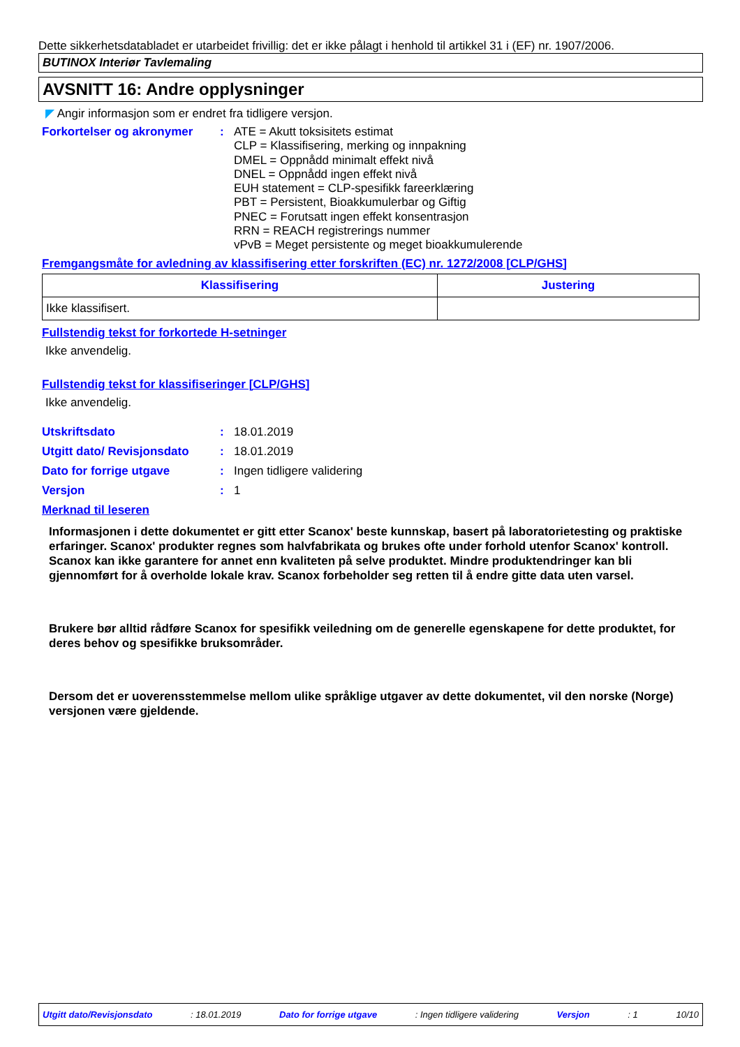Dette sikkerhetsdatabladet er utarbeidet frivillig: det er ikke pålagt i henhold til artikkel 31 i (EF) nr. 1907/2006.
BUTINOX Interiør Tavlemaling
AVSNITT 16: Andre opplysninger
◤ Angir informasjon som er endret fra tidligere versjon.
Forkortelser og akronymer :
ATE = Akutt toksisitets estimat
CLP = Klassifisering, merking og innpakning
DMEL = Oppnådd minimalt effekt nivå
DNEL = Oppnådd ingen effekt nivå
EUH statement = CLP-spesifikk fareerklæring
PBT = Persistent, Bioakkumulerbar og Giftig
PNEC = Forutsatt ingen effekt konsentrasjon
RRN = REACH registrerings nummer
vPvB = Meget persistente og meget bioakkumulerende
Fremgangsmåte for avledning av klassifisering etter forskriften (EC) nr. 1272/2008 [CLP/GHS]
| Klassifisering | Justering |
| --- | --- |
| Ikke klassifisert. | |
Fullstendig tekst for forkortede H-setninger
Ikke anvendelig.
Fullstendig tekst for klassifiseringer [CLP/GHS]
Ikke anvendelig.
Utskriftsdato : 18.01.2019
Utgitt dato/ Revisjonsdato
: 18.01.2019
Dato for forrige utgave : Ingen tidligere validering
Versjon : 1
Merknad til leseren
Informasjonen i dette dokumentet er gitt etter Scanox' beste kunnskap, basert på laboratorietesting og praktiske erfaringer. Scanox' produkter regnes som halvfabrikata og brukes ofte under forhold utenfor Scanox' kontroll. Scanox kan ikke garantere for annet enn kvaliteten på selve produktet. Mindre produktendringer kan bli gjennomført for å overholde lokale krav. Scanox forbeholder seg retten til å endre gitte data uten varsel.
Brukere bør alltid rådføre Scanox for spesifikk veiledning om de generelle egenskapene for dette produktet, for deres behov og spesifikke bruksområder.
Dersom det er uoverensstemmelse mellom ulike språklige utgaver av dette dokumentet, vil den norske (Norge) versjonen være gjeldende.
Utgitt dato/Revisjonsdato: 18.01.2019 Dato for forrige utgave: Ingen tidligere validering Versjon: 1 10/10